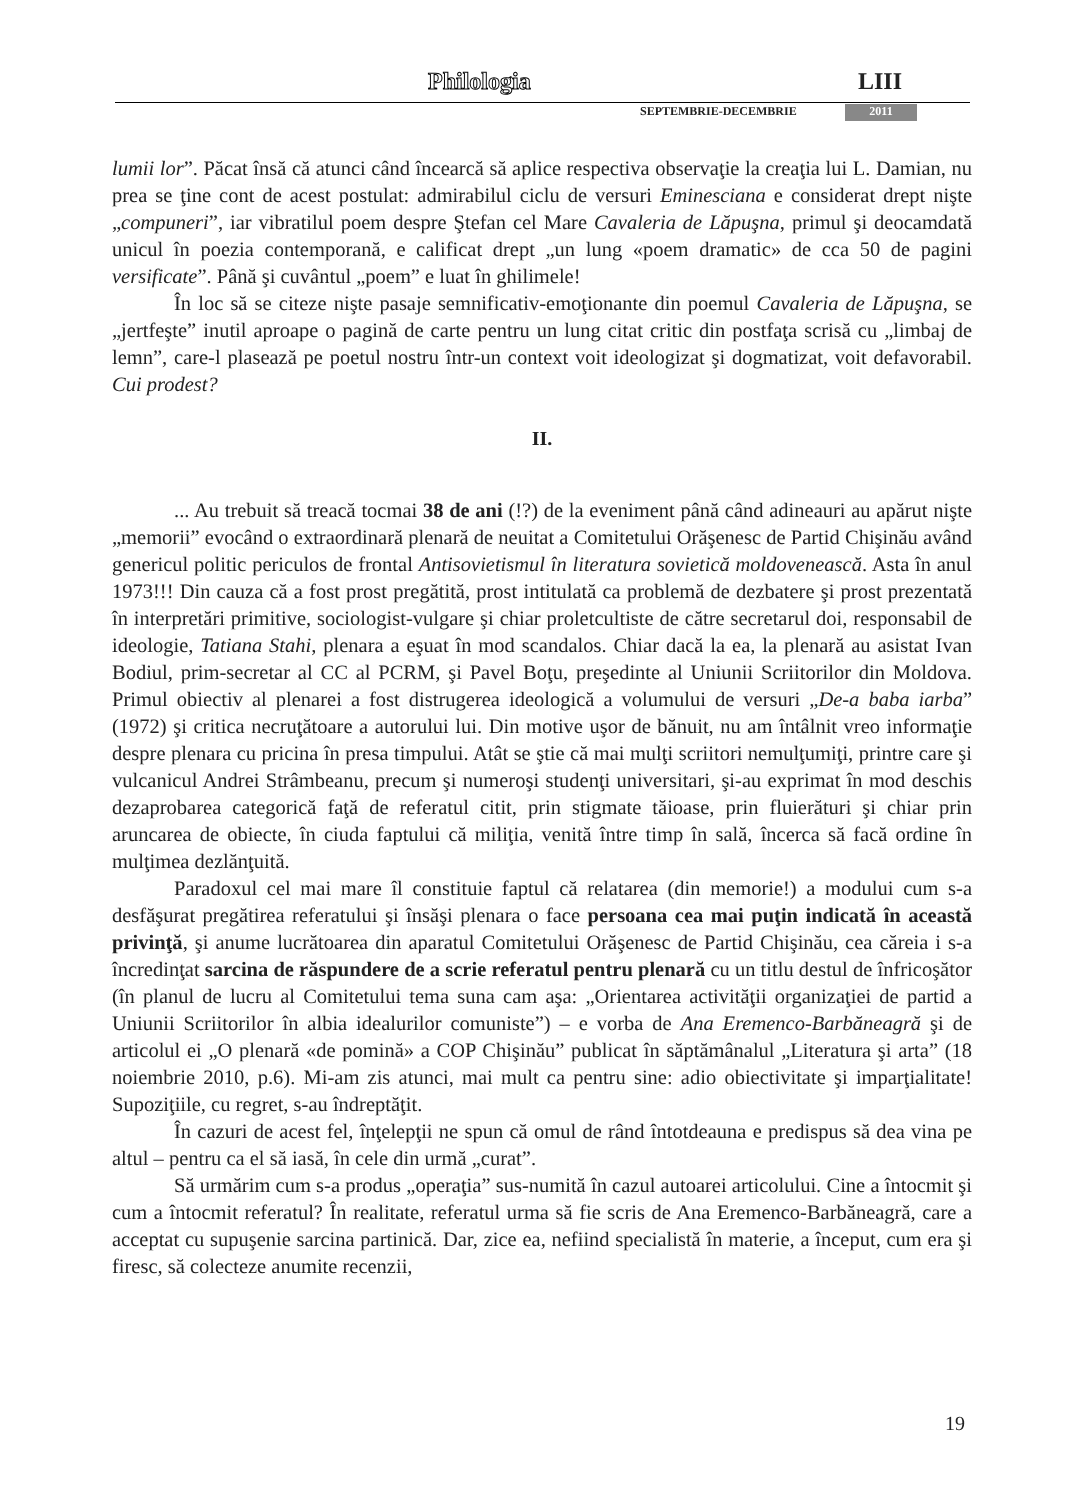Philologia LIII
SEPTEMBRIE-DECEMBRIE 2011
lumii lor”. Păcat însă că atunci când încearcă să aplice respectiva observaţie la creaţia lui L. Damian, nu prea se ţine cont de acest postulat: admirabilul ciclu de versuri Eminesciana e considerat drept nişte „compuneri”, iar vibratilul poem despre Ştefan cel Mare Cavaleria de Lăpuşna, primul şi deocamdată unicul în poezia contemporană, e calificat drept „un lung «poem dramatic» de cca 50 de pagini versificate”. Până şi cuvântul „poem” e luat în ghilimele!
În loc să se citeze nişte pasaje semnificativ-emoţionante din poemul Cavaleria de Lăpuşna, se „jertfeşte” inutil aproape o pagină de carte pentru un lung citat critic din postfaţa scrisă cu „limbaj de lemn”, care-l plasează pe poetul nostru într-un context voit ideologizat şi dogmatizat, voit defavorabil. Cui prodest?
II.
... Au trebuit să treacă tocmai 38 de ani (!?) de la eveniment până când adineauri au apărut nişte „memorii” evocând o extraordinară plenară de neuitat a Comitetului Orăşenesc de Partid Chişinău având genericul politic periculos de frontal Antisovietismul în literatura sovietică moldovenească. Asta în anul 1973!!! Din cauza că a fost prost pregătită, prost intitulată ca problemă de dezbatere şi prost prezentată în interpretări primitive, sociologist-vulgare şi chiar proletcultiste de către secretarul doi, responsabil de ideologie, Tatiana Stahi, plenara a eşuat în mod scandalos. Chiar dacă la ea, la plenară au asistat Ivan Bodiul, prim-secretar al CC al PCRM, şi Pavel Boţu, preşedinte al Uniunii Scriitorilor din Moldova. Primul obiectiv al plenarei a fost distrugerea ideologică a volumului de versuri „De-a baba iarba” (1972) şi critica necruţătoare a autorului lui. Din motive uşor de bănuit, nu am întâlnit vreo informaţie despre plenara cu pricina în presa timpului. Atât se ştie că mai mulţi scriitori nemulţumiţi, printre care şi vulcanicul Andrei Strâmbeanu, precum şi numeroşi studenţi universitari, şi-au exprimat în mod deschis dezaprobarea categorică faţă de referatul citit, prin stigmate tăioase, prin fluierături şi chiar prin aruncarea de obiecte, în ciuda faptului că miliţia, venită între timp în sală, încerca să facă ordine în mulţimea dezlănţuită.
Paradoxul cel mai mare îl constituie faptul că relatarea (din memorie!) a modului cum s-a desfăşurat pregătirea referatului şi însăşi plenara o face persoana cea mai puţin indicată în această privinţă, şi anume lucrătoarea din aparatul Comitetului Orăşenesc de Partid Chişinău, cea căreia i s-a încredinţat sarcina de răspundere de a scrie referatul pentru plenară cu un titlu destul de înfricoşător (în planul de lucru al Comitetului tema suna cam aşa: „Orientarea activităţii organizaţiei de partid a Uniunii Scriitorilor în albia idealurilor comuniste”) – e vorba de Ana Eremenco-Barbăneagră şi de articolul ei „O plenară «de pomină» a COP Chişinău” publicat în săptămânalul „Literatura şi arta” (18 noiembrie 2010, p.6). Mi-am zis atunci, mai mult ca pentru sine: adio obiectivitate şi imparţialitate! Supoziţiile, cu regret, s-au îndreptăţit.
În cazuri de acest fel, înţelepţii ne spun că omul de rând întotdeauna e predispus să dea vina pe altul – pentru ca el să iasă, în cele din urmă „curat”.
Să urmărim cum s-a produs „operaţia” sus-numită în cazul autoarei articolului. Cine a întocmit şi cum a întocmit referatul? În realitate, referatul urma să fie scris de Ana Eremenco-Barbăneagră, care a acceptat cu supuşenie sarcina partinică. Dar, zice ea, nefiind specialistă în materie, a început, cum era şi firesc, să colecteze anumite recenzii,
19